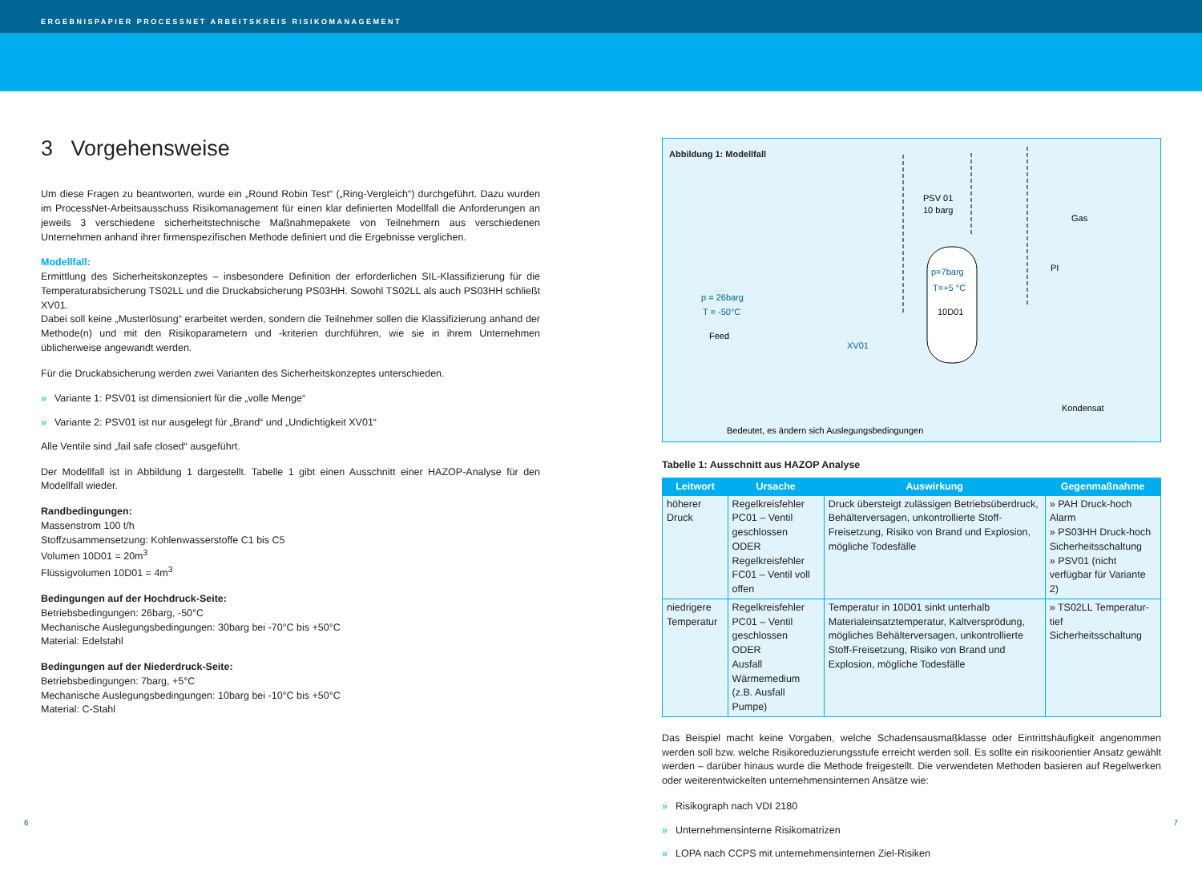ERGEBNISPAPIER PROCESSNET ARBEITSKREIS RISIKOMANAGEMENT
3 Vorgehensweise
Um diese Fragen zu beantworten, wurde ein „Round Robin Test“ („Ring-Vergleich“) durchgeführt. Dazu wurden im ProcessNet-Arbeitsausschuss Risikomanagement für einen klar definierten Modellfall die Anforderungen an jeweils 3 verschiedene sicherheitstechnische Maßnahmepakete von Teilnehmern aus verschiedenen Unternehmen anhand ihrer firmenspezifischen Methode definiert und die Ergebnisse verglichen.
Modellfall:
Ermittlung des Sicherheitskonzeptes – insbesondere Definition der erforderlichen SIL-Klassifizierung für die Temperaturabsicherung TS02LL und die Druckabsicherung PS03HH. Sowohl TS02LL als auch PS03HH schließt XV01.
Dabei soll keine „Musterlösung“ erarbeitet werden, sondern die Teilnehmer sollen die Klassifizierung anhand der Methode(n) und mit den Risikoparametern und -kriterien durchführen, wie sie in ihrem Unternehmen üblicherweise angewandt werden.
Für die Druckabsicherung werden zwei Varianten des Sicherheitskonzeptes unterschieden.
» Variante 1: PSV01 ist dimensioniert für die „volle Menge“
» Variante 2: PSV01 ist nur ausgelegt für „Brand“ und „Undichtigkeit XV01“
Alle Ventile sind „fail safe closed“ ausgeführt.
Der Modellfall ist in Abbildung 1 dargestellt. Tabelle 1 gibt einen Ausschnitt einer HAZOP-Analyse für den Modellfall wieder.
Randbedingungen:
Massenstrom 100 t/h
Stoffzusammensetzung: Kohlenwasserstoffe C1 bis C5
Volumen 10D01 = 20m<sup>3</sup>
Flüssigvolumen 10D01 = 4m<sup>3</sup>
Bedingungen auf der Hochdruck-Seite:
Betriebsbedingungen: 26barg, -50°C
Mechanische Auslegungsbedingungen: 30barg bei -70°C bis +50°C
Material: Edelstahl
Bedingungen auf der Niederdruck-Seite:
Betriebsbedingungen: 7barg, +5°C
Mechanische Auslegungsbedingungen: 10barg bei -10°C bis +50°C
Material: C-Stahl
Abbildung 1: Modellfall
p=7barg
T=+5 °C
10D01
PSV 01
10 barg
Gas
PI
Kondensat
p = 26barg
T = -50°C
Feed
XV01
Bedeutet, es ändern sich Auslegungsbedingungen
Tabelle 1: Ausschnitt aus HAZOP Analyse
| Leitwort | Ursache | Auswirkung | Gegenmaßnahme |
| --- | --- | --- | --- |
| höherer Druck | Regelkreisfehler PC01 – Ventil geschlossen ODER Regelkreisfehler FC01 – Ventil voll offen | Druck übersteigt zulässigen Betriebsüberdruck, Behälterversagen, unkontrollierte Stoff-Freisetzung, Risiko von Brand und Explosion, mögliche Todesfälle | » PAH Druck-hoch Alarm » PS03HH Druck-hoch Sicherheitsschaltung » PSV01 (nicht verfügbar für Variante 2) |
| niedrigere Temperatur | Regelkreisfehler PC01 – Ventil geschlossen ODER Ausfall Wärmemedium (z.B. Ausfall Pumpe) | Temperatur in 10D01 sinkt unterhalb Materialeinsatztemperatur, Kaltversprödung, mögliches Behälterversagen, unkontrollierte Stoff-Freisetzung, Risiko von Brand und Explosion, mögliche Todesfälle | » TS02LL Temperatur-tief Sicherheitsschaltung |
Das Beispiel macht keine Vorgaben, welche Schadensausmaßklasse oder Eintrittshäufigkeit angenommen werden soll bzw. welche Risikoreduzierungsstufe erreicht werden soll. Es sollte ein risikoorientier Ansatz gewählt werden – darüber hinaus wurde die Methode freigestellt. Die verwendeten Methoden basieren auf Regelwerken oder weiterentwickelten unternehmensinternen Ansätze wie:
» Risikograph nach VDI 2180
» Unternehmensinterne Risikomatrizen
» LOPA nach CCPS mit unternehmensinternen Ziel-Risiken
6 7